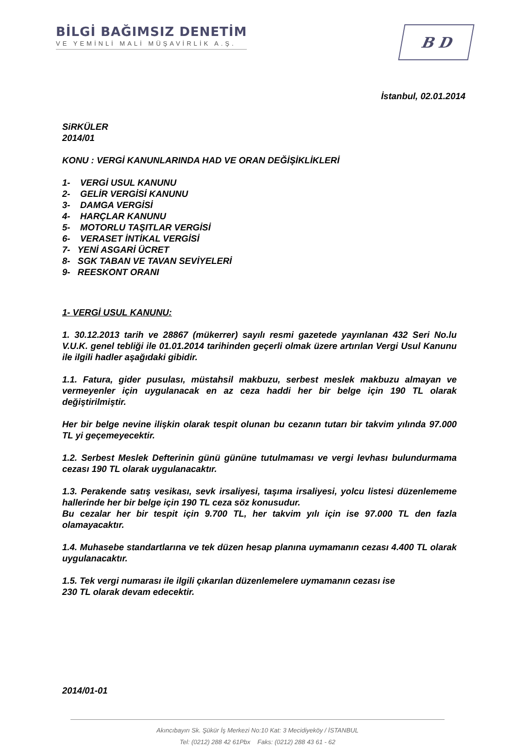BİLGİ BAĞIMSIZ DENETİM
VE YEMİNLİ MALİ MÜŞAVİRLİK A.Ş.
B D
İstanbul, 02.01.2014
SiRKÜLER
2014/01
KONU : VERGİ KANUNLARINDA HAD VE ORAN DEĞİŞİKLİKLERİ
1- VERGİ USUL KANUNU
2- GELİR VERGİSİ KANUNU
3- DAMGA VERGİSİ
4- HARÇLAR KANUNU
5- MOTORLU TAŞITLAR VERGİSİ
6- VERASET İNTİKAL VERGİSİ
7- YENİ ASGARİ ÜCRET
8- SGK TABAN VE TAVAN SEVİYELERİ
9- REESKONT ORANI
1- VERGİ USUL KANUNU:
1. 30.12.2013 tarih ve 28867 (mükerrer) sayılı resmi gazetede yayınlanan 432 Seri No.lu V.U.K. genel tebliği ile 01.01.2014 tarihinden geçerli olmak üzere artırılan Vergi Usul Kanunu ile ilgili hadler aşağıdaki gibidir.
1.1. Fatura, gider pusulası, müstahsil makbuzu, serbest meslek makbuzu almayan ve vermeyenler için uygulanacak en az ceza haddi her bir belge için 190 TL olarak değiştirilmiştir.
Her bir belge nevine ilişkin olarak tespit olunan bu cezanın tutarı bir takvim yılında 97.000 TL yi geçemeyecektir.
1.2. Serbest Meslek Defterinin günü gününe tutulmaması ve vergi levhası bulundurmama cezası 190 TL olarak uygulanacaktır.
1.3. Perakende satış vesikası, sevk irsaliyesi, taşıma irsaliyesi, yolcu listesi düzenlememe hallerinde her bir belge için 190 TL ceza söz konusudur.
Bu cezalar her bir tespit için 9.700 TL, her takvim yılı için ise 97.000 TL den fazla olamayacaktır.
1.4. Muhasebe standartlarına ve tek düzen hesap planına uymamanın cezası 4.400 TL olarak uygulanacaktır.
1.5. Tek vergi numarası ile ilgili çıkarılan düzenlemelere uymamanın cezası ise
230 TL olarak devam edecektir.
2014/01-01
Akıncıbayırı Sk. Şükür İş Merkezi No:10 Kat: 3 Mecidiyeköy / İSTANBUL
Tel: (0212) 288 42 61Pbx Faks: (0212) 288 43 61 - 62